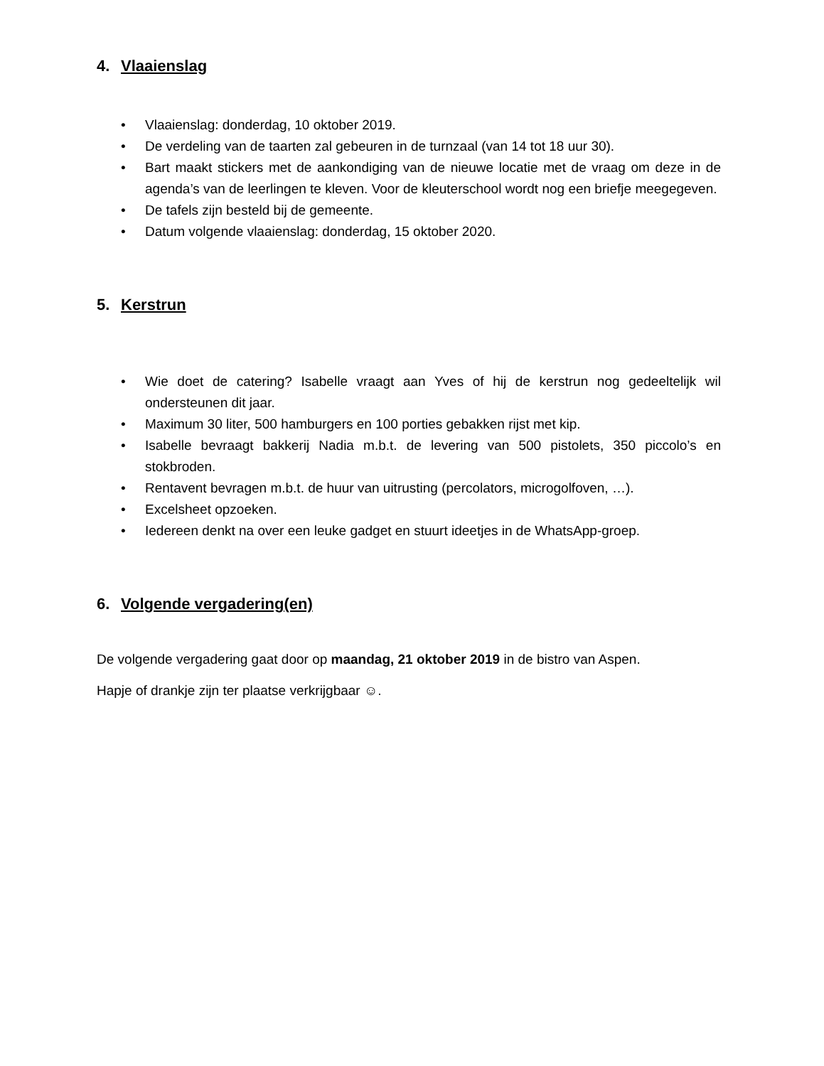4. Vlaaienslag
• Vlaaienslag: donderdag, 10 oktober 2019.
• De verdeling van de taarten zal gebeuren in de turnzaal (van 14 tot 18 uur 30).
• Bart maakt stickers met de aankondiging van de nieuwe locatie met de vraag om deze in de agenda’s van de leerlingen te kleven. Voor de kleuterschool wordt nog een briefje meegegeven.
• De tafels zijn besteld bij de gemeente.
• Datum volgende vlaaienslag: donderdag, 15 oktober 2020.
5. Kerstrun
• Wie doet de catering? Isabelle vraagt aan Yves of hij de kerstrun nog gedeeltelijk wil ondersteunen dit jaar.
• Maximum 30 liter, 500 hamburgers en 100 porties gebakken rijst met kip.
• Isabelle bevraagt bakkerij Nadia m.b.t. de levering van 500 pistolets, 350 piccolo’s en stokbroden.
• Rentavent bevragen m.b.t. de huur van uitrusting (percolators, microgolfoven, …).
• Excelsheet opzoeken.
• Iedereen denkt na over een leuke gadget en stuurt ideetjes in de WhatsApp-groep.
6. Volgende vergadering(en)
De volgende vergadering gaat door op maandag, 21 oktober 2019 in de bistro van Aspen.
Hapje of drankje zijn ter plaatse verkrijgbaar ☺.